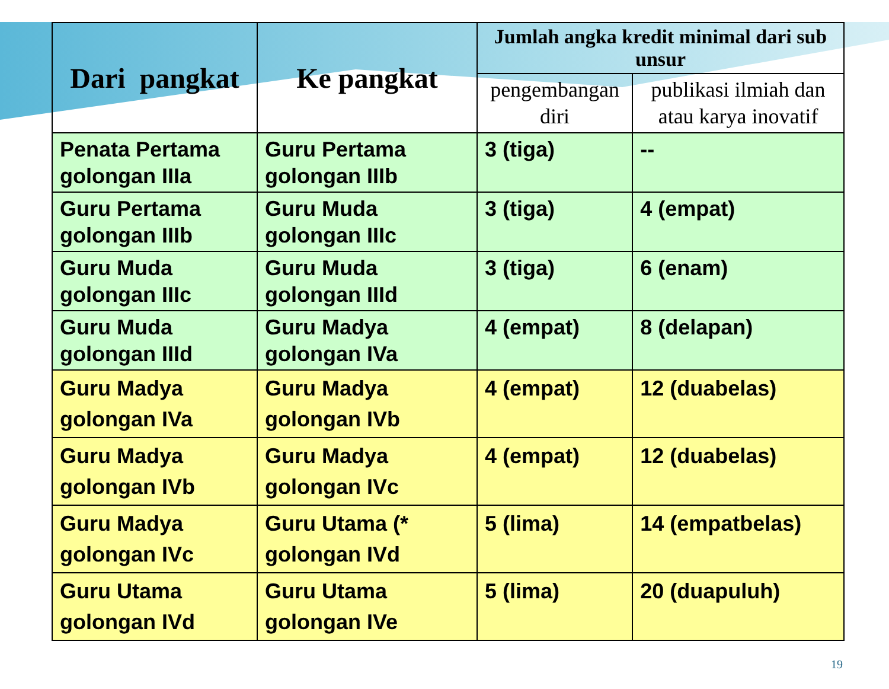| Dari pangkat | Ke pangkat | Jumlah angka kredit minimal dari sub unsur | |
| --- | --- | --- | --- |
| | | pengembangan diri | publikasi ilmiah dan atau karya inovatif |
| Penata Pertama golongan IIIa | Guru Pertama golongan IIIb | 3 (tiga) | -- |
| Guru Pertama golongan IIIb | Guru Muda golongan IIIc | 3 (tiga) | 4 (empat) |
| Guru Muda golongan IIIc | Guru Muda golongan IIId | 3 (tiga) | 6 (enam) |
| Guru Muda golongan IIId | Guru Madya golongan IVa | 4 (empat) | 8 (delapan) |
| Guru Madya golongan IVa | Guru Madya golongan IVb | 4 (empat) | 12 (duabelas) |
| Guru Madya golongan IVb | Guru Madya golongan IVc | 4 (empat) | 12 (duabelas) |
| Guru Madya golongan IVc | Guru Utama (* golongan IVd | 5 (lima) | 14 (empatbelas) |
| Guru Utama golongan IVd | Guru Utama golongan IVe | 5 (lima) | 20 (duapuluh) |
19